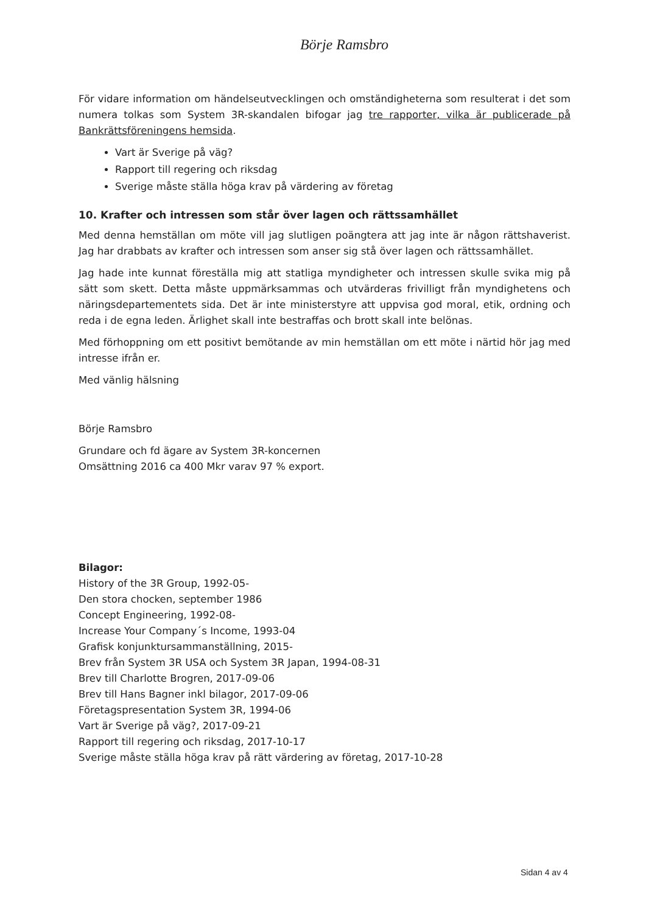Börje Ramsbro
För vidare information om händelseutvecklingen och omständigheterna som resulterat i det som numera tolkas som System 3R-skandalen bifogar jag tre rapporter, vilka är publicerade på Bankrättsföreningens hemsida.
Vart är Sverige på väg?
Rapport till regering och riksdag
Sverige måste ställa höga krav på värdering av företag
10. Krafter och intressen som står över lagen och rättssamhället
Med denna hemställan om möte vill jag slutligen poängtera att jag inte är någon rättshaverist. Jag har drabbats av krafter och intressen som anser sig stå över lagen och rättssamhället.
Jag hade inte kunnat föreställa mig att statliga myndigheter och intressen skulle svika mig på sätt som skett. Detta måste uppmärksammas och utvärderas frivilligt från myndighetens och näringsdepartementets sida. Det är inte ministerstyre att uppvisa god moral, etik, ordning och reda i de egna leden. Ärlighet skall inte bestraffas och brott skall inte belönas.
Med förhoppning om ett positivt bemötande av min hemställan om ett möte i närtid hör jag med intresse ifrån er.
Med vänlig hälsning
Börje Ramsbro
Grundare och fd ägare av System 3R-koncernen
Omsättning 2016 ca 400 Mkr varav 97 % export.
Bilagor:
History of the 3R Group, 1992-05-
Den stora chocken, september 1986
Concept Engineering, 1992-08-
Increase Your Company´s Income, 1993-04
Grafisk konjunktursammanställning, 2015-
Brev från System 3R USA och System 3R Japan, 1994-08-31
Brev till Charlotte Brogren, 2017-09-06
Brev till Hans Bagner inkl bilagor, 2017-09-06
Företagspresentation System 3R, 1994-06
Vart är Sverige på väg?, 2017-09-21
Rapport till regering och riksdag, 2017-10-17
Sverige måste ställa höga krav på rätt värdering av företag, 2017-10-28
Sidan 4 av 4